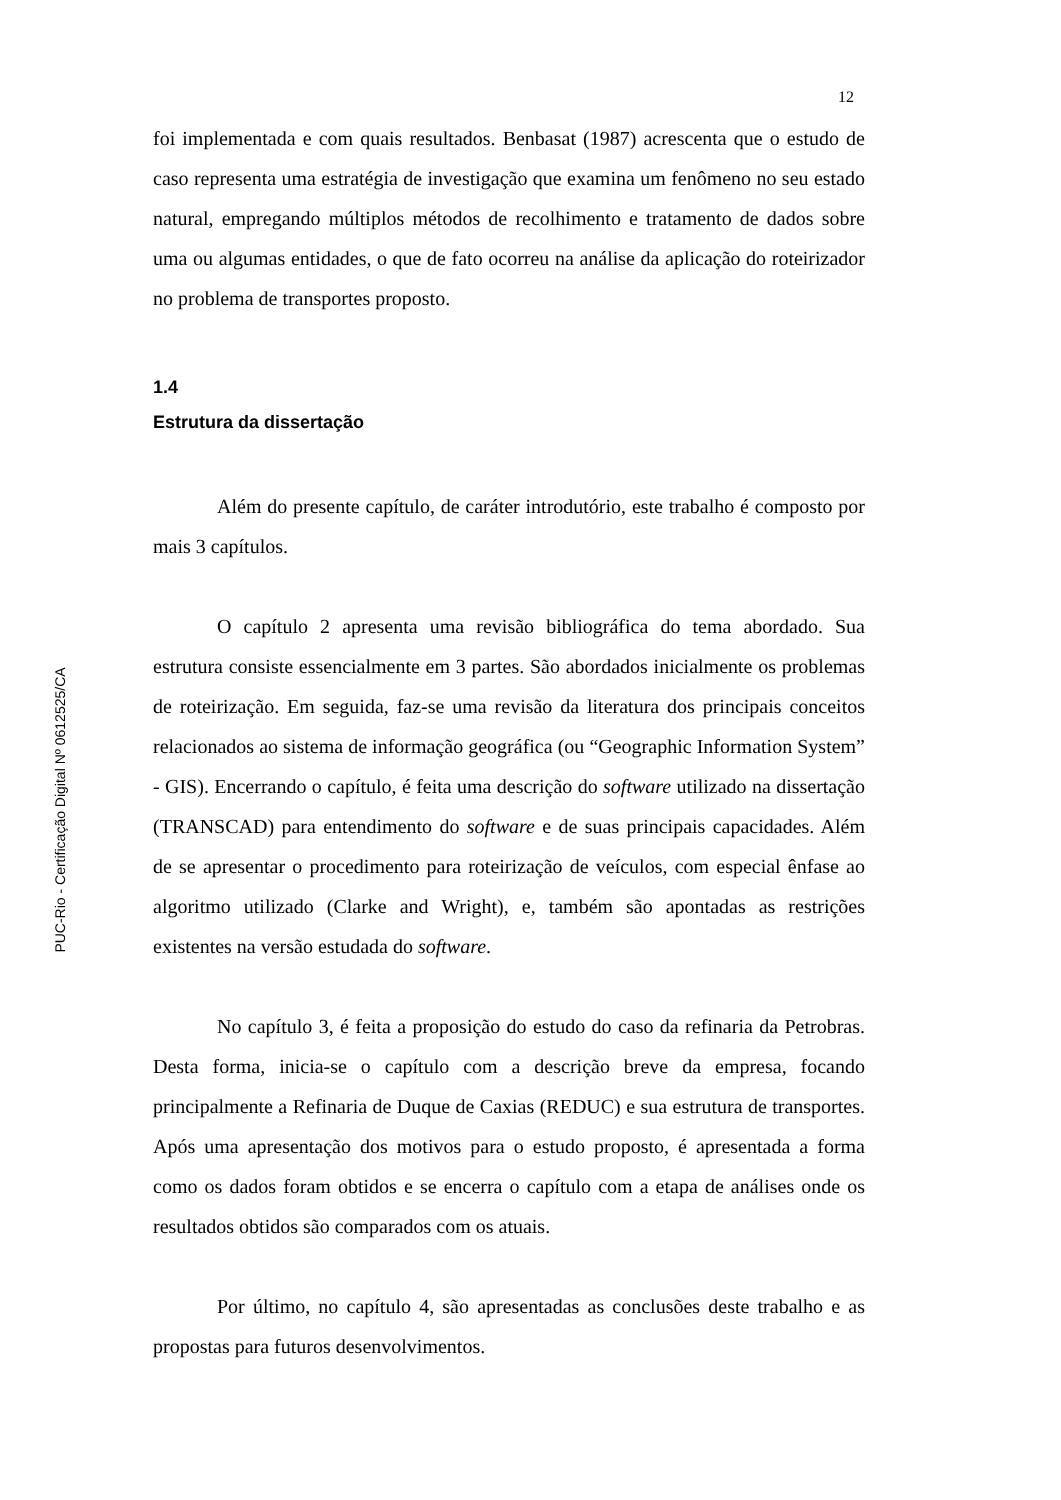12
foi implementada e com quais resultados. Benbasat (1987) acrescenta que o estudo de caso representa uma estratégia de investigação que examina um fenômeno no seu estado natural, empregando múltiplos métodos de recolhimento e tratamento de dados sobre uma ou algumas entidades, o que de fato ocorreu na análise da aplicação do roteirizador no problema de transportes proposto.
1.4
Estrutura da dissertação
Além do presente capítulo, de caráter introdutório, este trabalho é composto por mais 3 capítulos.
O capítulo 2 apresenta uma revisão bibliográfica do tema abordado. Sua estrutura consiste essencialmente em 3 partes. São abordados inicialmente os problemas de roteirização. Em seguida, faz-se uma revisão da literatura dos principais conceitos relacionados ao sistema de informação geográfica (ou “Geographic Information System” - GIS). Encerrando o capítulo, é feita uma descrição do software utilizado na dissertação (TRANSCAD) para entendimento do software e de suas principais capacidades. Além de se apresentar o procedimento para roteirização de veículos, com especial ênfase ao algoritmo utilizado (Clarke and Wright), e, também são apontadas as restrições existentes na versão estudada do software.
No capítulo 3, é feita a proposição do estudo do caso da refinaria da Petrobras. Desta forma, inicia-se o capítulo com a descrição breve da empresa, focando principalmente a Refinaria de Duque de Caxias (REDUC) e sua estrutura de transportes. Após uma apresentação dos motivos para o estudo proposto, é apresentada a forma como os dados foram obtidos e se encerra o capítulo com a etapa de análises onde os resultados obtidos são comparados com os atuais.
Por último, no capítulo 4, são apresentadas as conclusões deste trabalho e as propostas para futuros desenvolvimentos.
PUC-Rio - Certificação Digital Nº 0612525/CA